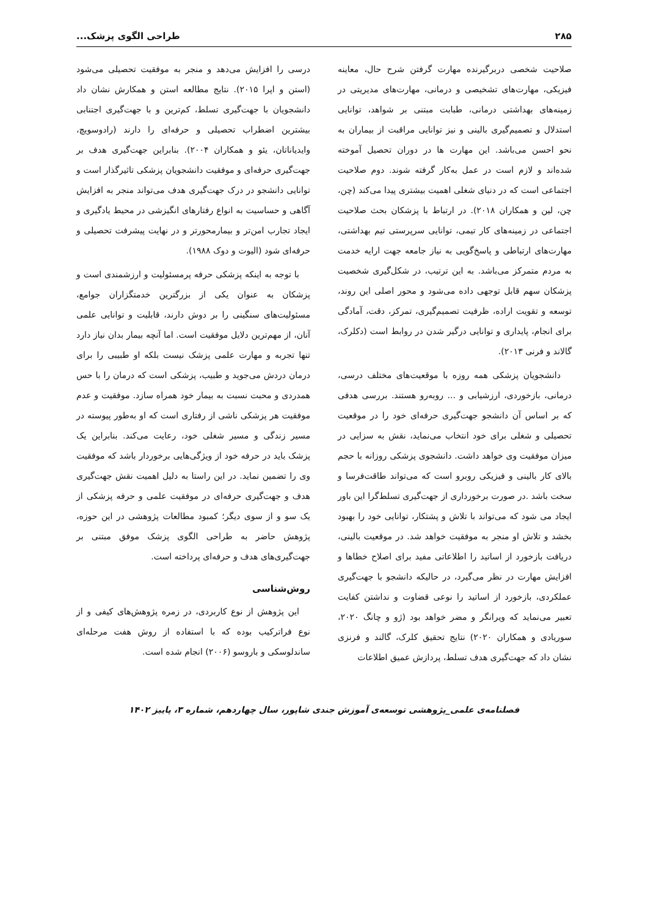۲۸۵ طراحی الگوی پزشک...
صلاحیت شخصی دربرگیرنده مهارت گرفتن شرح حال، معاینه فیزیکی، مهارت‌های تشخیصی و درمانی، مهارت‌های مدیریتی در زمینه‌های بهداشتی درمانی، طبابت مبتنی بر شواهد، توانایی استدلال و تصمیم‌گیری بالینی و نیز توانایی مراقبت از بیماران به نحو احسن می‌باشد. این مهارت ها در دوران تحصیل آموخته شده‌اند و لازم است در عمل به‌کار گرفته شوند. دوم صلاحیت اجتماعی است که در دنیای شغلی اهمیت بیشتری پیدا می‌کند (چن، چن، لین و همکاران ۲۰۱۸). در ارتباط با پزشکان بحث صلاحیت اجتماعی در زمینه‌های کار تیمی، توانایی سرپرستی تیم بهداشتی، مهارت‌های ارتباطی و پاسخ‌گویی به نیاز جامعه جهت ارایه خدمت به مردم متمرکز می‌باشد. به این ترتیب، در شکل‌گیری شخصیت پزشکان سهم قابل توجهی داده می‌شود و محور اصلی این روند، توسعه و تقویت اراده، ظرفیت تصمیم‌گیری، تمرکز، دقت، آمادگی برای انجام، پایداری و توانایی درگیر شدن در روابط است (دکلرک، گالاند و فرنی ۲۰۱۳).
دانشجویان پزشکی همه روزه با موقعیت‌های مختلف درسی، درمانی، بازخوردی، ارزشیابی و ... روبه‌رو هستند. بررسی هدفی که بر اساس آن دانشجو جهت‌گیری حرفه‌ای خود را در موقعیت تحصیلی و شغلی برای خود انتخاب می‌نماید، نقش به سزایی در میزان موفقیت وی خواهد داشت. دانشجوی پزشکی روزانه با حجم بالای کار بالینی و فیزیکی روبرو است که می‌تواند طاقت‌فرسا و سخت باشد .در صورت برخورداری از جهت‌گیری تسلط‌گرا این باور ایجاد می شود که می‌تواند با تلاش و پشتکار، توانایی خود را بهبود بخشد و تلاش او منجر به موفقیت خواهد شد. در موقعیت بالینی، دریافت بازخورد از اساتید را اطلاعاتی مفید برای اصلاح خطاها و افزایش مهارت در نظر می‌گیرد، در حالیکه دانشجو با جهت‌گیری عملکردی، بازخورد از اساتید را نوعی قضاوت و نداشتن کفایت تعبیر می‌نماید که ویرانگر و مضر خواهد بود (ژو و چانگ ۲۰۲۰، سوریادی و همکاران ۲۰۲۰) نتایج تحقیق کلرک، گالند و فرنزی نشان داد که جهت‌گیری هدف تسلط، پردازش عمیق اطلاعات
درسی را افزایش می‌دهد و منجر به موفقیت تحصیلی می‌شود (استن و اپرا ۲۰۱۵). نتایج مطالعه استن و همکارش نشان داد دانشجویان با جهت‌گیری تسلط، کم‌ترین و با جهت‌گیری اجتنابی بیشترین اضطراب تحصیلی و حرفه‌ای را دارند (رادوسویچ، وایدیاناتان، یئو و همکاران ۲۰۰۴). بنابراین جهت‌گیری هدف بر جهت‌گیری حرفه‌ای و موفقیت دانشجویان پزشکی تاثیرگذار است و توانایی دانشجو در درک جهت‌گیری هدف می‌تواند منجر به افزایش آگاهی و حساسیت به انواع رفتارهای انگیزشی در محیط یادگیری و ایجاد تجارب امن‌تر و بیمارمحورتر و در نهایت پیشرفت تحصیلی و حرفه‌ای شود (الیوت و دوک ۱۹۸۸).
با توجه به اینکه پزشکی حرفه پرمسئولیت و ارزشمندی است و پزشکان به عنوان یکی از بزرگترین خدمتگزاران جوامع، مسئولیت‌های سنگینی را بر دوش دارند، قابلیت و توانایی علمی آنان، از مهم‌ترین دلایل موفقیت است. اما آنچه بیمار بدان نیاز دارد تنها تجربه و مهارت علمی پزشک نیست بلکه او طبیبی را برای درمان دردش می‌جوید و طبیب، پزشکی است که درمان را با حس همدردی و محبت نسبت به بیمار خود همراه سازد. موفقیت و عدم موفقیت هر پزشکی ناشی از رفتاری است که او به‌طور پیوسته در مسیر زندگی و مسیر شغلی خود، رعایت می‌کند. بنابراین یک پزشک باید در حرفه خود از ویژگی‌هایی برخوردار باشد که موفقیت وی را تضمین نماید. در این راستا به دلیل اهمیت نقش جهت‌گیری هدف و جهت‌گیری حرفه‌ای در موفقیت علمی و حرفه پزشکی از یک سو و از سوی دیگر؛ کمبود مطالعات پژوهشی در این حوزه، پژوهش حاضر به طراحی الگوی پزشک موفق مبتنی بر جهت‌گیری‌های هدف و حرفه‌ای پرداخته است.
روش‌شناسی
این پژوهش از نوع کاربردی، در زمره پژوهش‌های کیفی و از نوع فراترکیب بوده که با استفاده از روش هفت مرحله‌ای ساندلوسکی و باروسو (۲۰۰۶) انجام شده است.
فصلنامه‌ی علمی_پژوهشی توسعه‌ی آموزش جندی شاپور، سال چهاردهم، شماره ۳، پاییز ۱۴۰۲